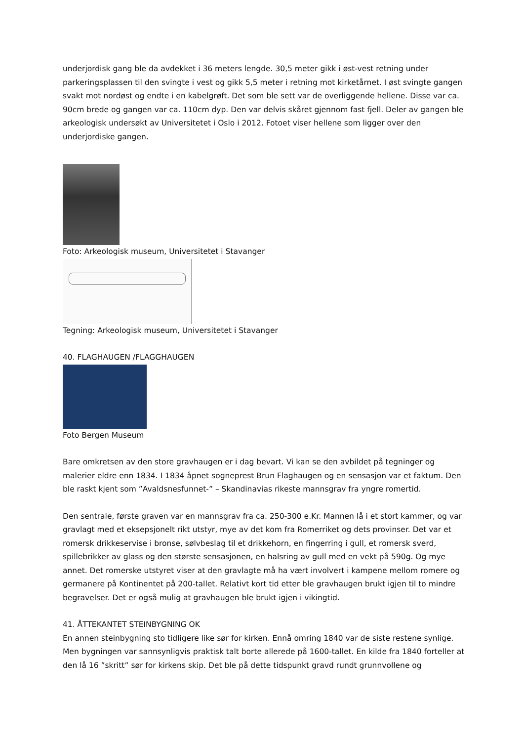underjordisk gang ble da avdekket i 36 meters lengde. 30,5 meter gikk i øst-vest retning under parkeringsplassen til den svingte i vest og gikk 5,5 meter i retning mot kirketårnet. I øst svingte gangen svakt mot nordøst og endte i en kabelgrøft. Det som ble sett var de overliggende hellene. Disse var ca. 90cm brede og gangen var ca. 110cm dyp. Den var delvis skåret gjennom fast fjell. Deler av gangen ble arkeologisk undersøkt av Universitetet i Oslo i 2012. Fotoet viser hellene som ligger over den underjordiske gangen.
Foto: Arkeologisk museum, Universitetet i Stavanger
Tegning: Arkeologisk museum, Universitetet i Stavanger
40. FLAGHAUGEN /FLAGGHAUGEN
Foto Bergen Museum
Bare omkretsen av den store gravhaugen er i dag bevart. Vi kan se den avbildet på tegninger og malerier eldre enn 1834. I 1834 åpnet sogneprest Brun Flaghaugen og en sensasjon var et faktum. Den ble raskt kjent som ”Avaldsnesfunnet-” – Skandinavias rikeste mannsgrav fra yngre romertid.
Den sentrale, første graven var en mannsgrav fra ca. 250-300 e.Kr. Mannen lå i et stort kammer, og var gravlagt med et eksepsjonelt rikt utstyr, mye av det kom fra Romerriket og dets provinser. Det var et romersk drikkeservise i bronse, sølvbeslag til et drikkehorn, en fingerring i gull, et romersk sverd, spillebrikker av glass og den største sensasjonen, en halsring av gull med en vekt på 590g. Og mye annet. Det romerske utstyret viser at den gravlagte må ha vært involvert i kampene mellom romere og germanere på Kontinentet på 200-tallet. Relativt kort tid etter ble gravhaugen brukt igjen til to mindre begravelser. Det er også mulig at gravhaugen ble brukt igjen i vikingtid.
41. ÅTTEKANTET STEINBYGNING OK
En annen steinbygning sto tidligere like sør for kirken. Ennå omring 1840 var de siste restene synlige. Men bygningen var sannsynligvis praktisk talt borte allerede på 1600-tallet. En kilde fra 1840 forteller at den lå 16 ”skritt” sør for kirkens skip. Det ble på dette tidspunkt gravd rundt grunnvollene og